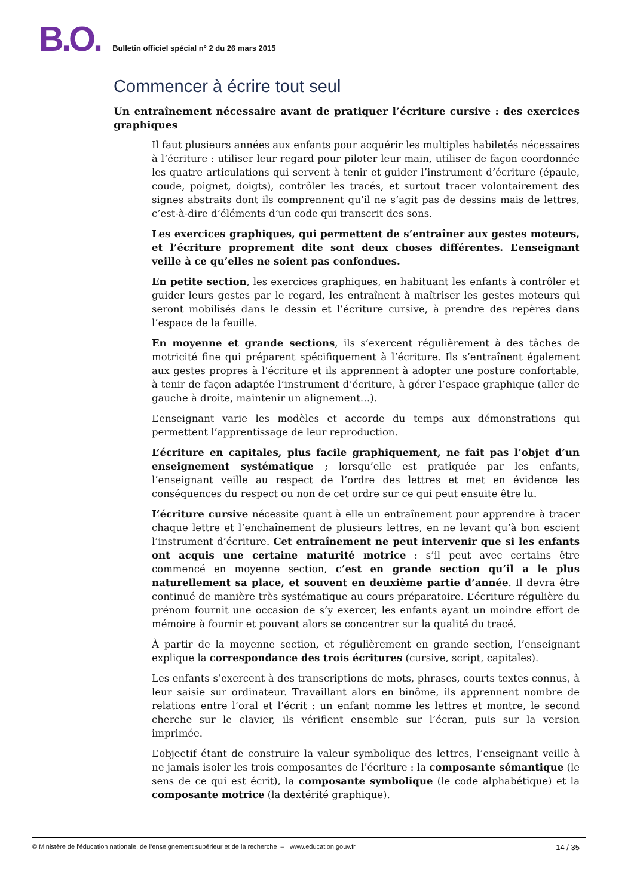B.O. Bulletin officiel spécial n° 2 du 26 mars 2015
Commencer à écrire tout seul
Un entraînement nécessaire avant de pratiquer l’écriture cursive : des exercices graphiques
Il faut plusieurs années aux enfants pour acquérir les multiples habiletés nécessaires à l’écriture : utiliser leur regard pour piloter leur main, utiliser de façon coordonnée les quatre articulations qui servent à tenir et guider l’instrument d’écriture (épaule, coude, poignet, doigts), contrôler les tracés, et surtout tracer volontairement des signes abstraits dont ils comprennent qu’il ne s’agit pas de dessins mais de lettres, c’est-à-dire d’éléments d’un code qui transcrit des sons.
Les exercices graphiques, qui permettent de s’entraîner aux gestes moteurs, et l’écriture proprement dite sont deux choses différentes. L’enseignant veille à ce qu’elles ne soient pas confondues.
En petite section, les exercices graphiques, en habituant les enfants à contrôler et guider leurs gestes par le regard, les entraînent à maîtriser les gestes moteurs qui seront mobilisés dans le dessin et l’écriture cursive, à prendre des repères dans l’espace de la feuille.
En moyenne et grande sections, ils s’exercent régulièrement à des tâches de motricité fine qui préparent spécifiquement à l’écriture. Ils s’entraînent également aux gestes propres à l’écriture et ils apprennent à adopter une posture confortable, à tenir de façon adaptée l’instrument d’écriture, à gérer l’espace graphique (aller de gauche à droite, maintenir un alignement…).
L’enseignant varie les modèles et accorde du temps aux démonstrations qui permettent l’apprentissage de leur reproduction.
L’écriture en capitales, plus facile graphiquement, ne fait pas l’objet d’un enseignement systématique ; lorsqu’elle est pratiquée par les enfants, l’enseignant veille au respect de l’ordre des lettres et met en évidence les conséquences du respect ou non de cet ordre sur ce qui peut ensuite être lu.
L’écriture cursive nécessite quant à elle un entraînement pour apprendre à tracer chaque lettre et l’enchaînement de plusieurs lettres, en ne levant qu’à bon escient l’instrument d’écriture. Cet entraînement ne peut intervenir que si les enfants ont acquis une certaine maturité motrice : s’il peut avec certains être commencé en moyenne section, c’est en grande section qu’il a le plus naturellement sa place, et souvent en deuxième partie d’année. Il devra être continué de manière très systématique au cours préparatoire. L’écriture régulière du prénom fournit une occasion de s’y exercer, les enfants ayant un moindre effort de mémoire à fournir et pouvant alors se concentrer sur la qualité du tracé.
À partir de la moyenne section, et régulièrement en grande section, l’enseignant explique la correspondance des trois écritures (cursive, script, capitales).
Les enfants s’exercent à des transcriptions de mots, phrases, courts textes connus, à leur saisie sur ordinateur. Travaillant alors en binôme, ils apprennent nombre de relations entre l’oral et l’écrit : un enfant nomme les lettres et montre, le second cherche sur le clavier, ils vérifient ensemble sur l’écran, puis sur la version imprimée.
L’objectif étant de construire la valeur symbolique des lettres, l’enseignant veille à ne jamais isoler les trois composantes de l’écriture : la composante sémantique (le sens de ce qui est écrit), la composante symbolique (le code alphabétique) et la composante motrice (la dextérité graphique).
© Ministère de l'éducation nationale, de l’enseignement supérieur et de la recherche – www.education.gouv.fr 14 / 35